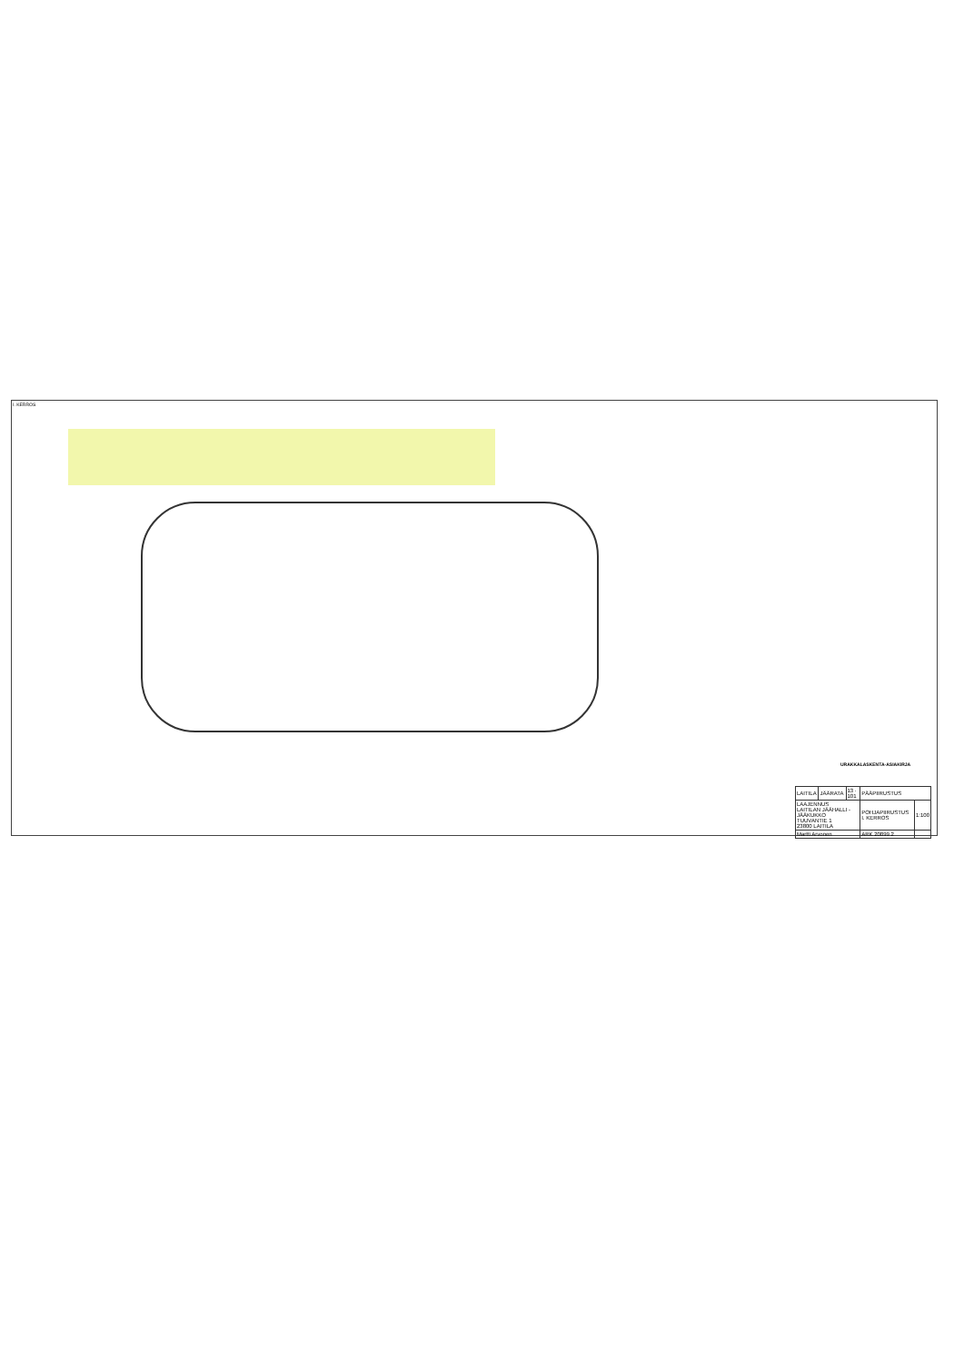I. KERROS
URAKKALASKENTA-ASIAKIRJA
| LAITILA | JÄÄRATA | 13 · 101 | PÄÄPIIRUSTUS | |
| LAAJENNUS LAITILAN JÄÄHALLI - JÄÄKUKKO TUUVANTIE 1 23800 LAITILA | | | POHJAPIIRUSTUS I. KERROS | 1:100 |
| Martti Arvonen | | | ARK 20899 2 | |